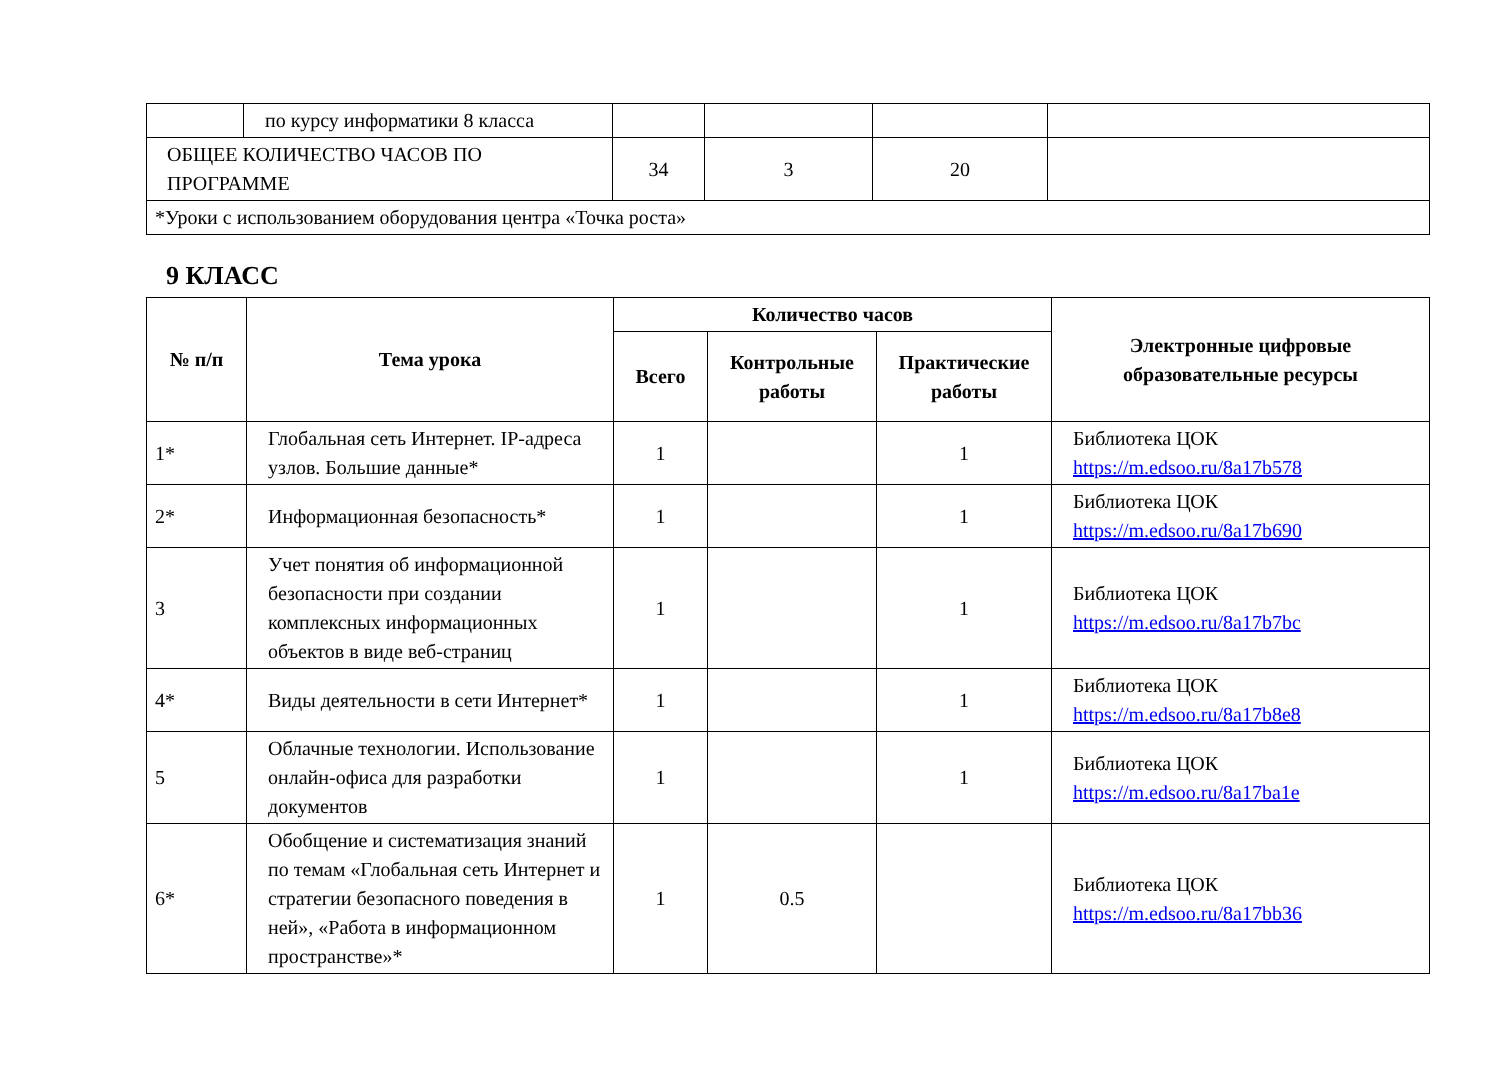| | по курсу информатики 8 класса | | | | |
| ОБЩЕЕ КОЛИЧЕСТВО ЧАСОВ ПО ПРОГРАММЕ | | 34 | 3 | 20 | |
| *Уроки с использованием оборудования центра «Точка роста» | | | | | |
9 КЛАСС
| № п/п | Тема урока | Количество часов | | | Электронные цифровые образовательные ресурсы |
| --- | --- | --- | --- | --- | --- |
| | | Всего | Контрольные работы | Практические работы | |
| 1* | Глобальная сеть Интернет. IP-адреса узлов. Большие данные* | 1 | | 1 | Библиотека ЦОК https://m.edsoo.ru/8a17b578 |
| 2* | Информационная безопасность* | 1 | | 1 | Библиотека ЦОК https://m.edsoo.ru/8a17b690 |
| 3 | Учет понятия об информационной безопасности при создании комплексных информационных объектов в виде веб-страниц | 1 | | 1 | Библиотека ЦОК https://m.edsoo.ru/8a17b7bc |
| 4* | Виды деятельности в сети Интернет* | 1 | | 1 | Библиотека ЦОК https://m.edsoo.ru/8a17b8e8 |
| 5 | Облачные технологии. Использование онлайн-офиса для разработки документов | 1 | | 1 | Библиотека ЦОК https://m.edsoo.ru/8a17ba1e |
| 6* | Обобщение и систематизация знаний по темам «Глобальная сеть Интернет и стратегии безопасного поведения в ней», «Работа в информационном пространстве»* | 1 | 0.5 | | Библиотека ЦОК https://m.edsoo.ru/8a17bb36 |